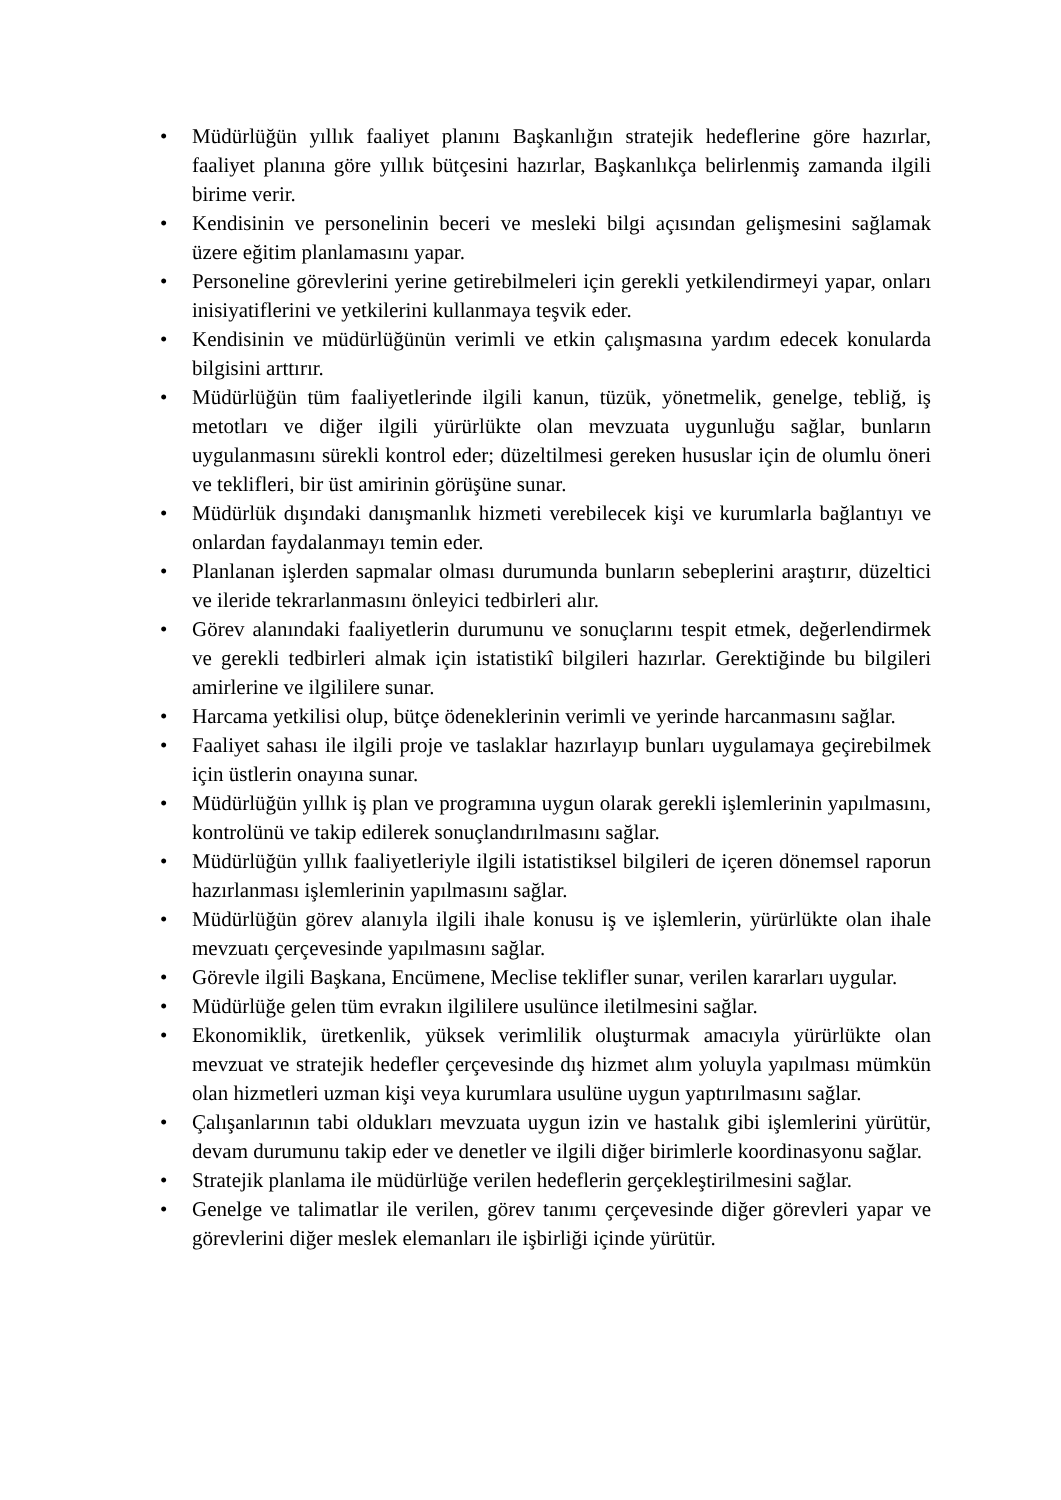• Müdürlüğün yıllık faaliyet planını Başkanlığın stratejik hedeflerine göre hazırlar, faaliyet planına göre yıllık bütçesini hazırlar, Başkanlıkça belirlenmiş zamanda ilgili birime verir.
• Kendisinin ve personelinin beceri ve mesleki bilgi açısından gelişmesini sağlamak üzere eğitim planlamasını yapar.
• Personeline görevlerini yerine getirebilmeleri için gerekli yetkilendirmeyi yapar, onları inisiyatiflerini ve yetkilerini kullanmaya teşvik eder.
• Kendisinin ve müdürlüğünün verimli ve etkin çalışmasına yardım edecek konularda bilgisini arttırır.
• Müdürlüğün tüm faaliyetlerinde ilgili kanun, tüzük, yönetmelik, genelge, tebliğ, iş metotları ve diğer ilgili yürürlükte olan mevzuata uygunluğu sağlar, bunların uygulanmasını sürekli kontrol eder; düzeltilmesi gereken hususlar için de olumlu öneri ve teklifleri, bir üst amirinin görüşüne sunar.
• Müdürlük dışındaki danışmanlık hizmeti verebilecek kişi ve kurumlarla bağlantıyı ve onlardan faydalanmayı temin eder.
• Planlanan işlerden sapmalar olması durumunda bunların sebeplerini araştırır, düzeltici ve ileride tekrarlanmasını önleyici tedbirleri alır.
• Görev alanındaki faaliyetlerin durumunu ve sonuçlarını tespit etmek, değerlendirmek ve gerekli tedbirleri almak için istatistikî bilgileri hazırlar. Gerektiğinde bu bilgileri amirlerine ve ilgililere sunar.
• Harcama yetkilisi olup, bütçe ödeneklerinin verimli ve yerinde harcanmasını sağlar.
• Faaliyet sahası ile ilgili proje ve taslaklar hazırlayıp bunları uygulamaya geçirebilmek için üstlerin onayına sunar.
• Müdürlüğün yıllık iş plan ve programına uygun olarak gerekli işlemlerinin yapılmasını, kontrolünü ve takip edilerek sonuçlandırılmasını sağlar.
• Müdürlüğün yıllık faaliyetleriyle ilgili istatistiksel bilgileri de içeren dönemsel raporun hazırlanması işlemlerinin yapılmasını sağlar.
• Müdürlüğün görev alanıyla ilgili ihale konusu iş ve işlemlerin, yürürlükte olan ihale mevzuatı çerçevesinde yapılmasını sağlar.
• Görevle ilgili Başkana, Encümene, Meclise teklifler sunar, verilen kararları uygular.
• Müdürlüğe gelen tüm evrakın ilgililere usulünce iletilmesini sağlar.
• Ekonomiklik, üretkenlik, yüksek verimlilik oluşturmak amacıyla yürürlükte olan mevzuat ve stratejik hedefler çerçevesinde dış hizmet alım yoluyla yapılması mümkün olan hizmetleri uzman kişi veya kurumlara usulüne uygun yaptırılmasını sağlar.
• Çalışanlarının tabi oldukları mevzuata uygun izin ve hastalık gibi işlemlerini yürütür, devam durumunu takip eder ve denetler ve ilgili diğer birimlerle koordinasyonu sağlar.
• Stratejik planlama ile müdürlüğe verilen hedeflerin gerçekleştirilmesini sağlar.
• Genelge ve talimatlar ile verilen, görev tanımı çerçevesinde diğer görevleri yapar ve görevlerini diğer meslek elemanları ile işbirliği içinde yürütür.